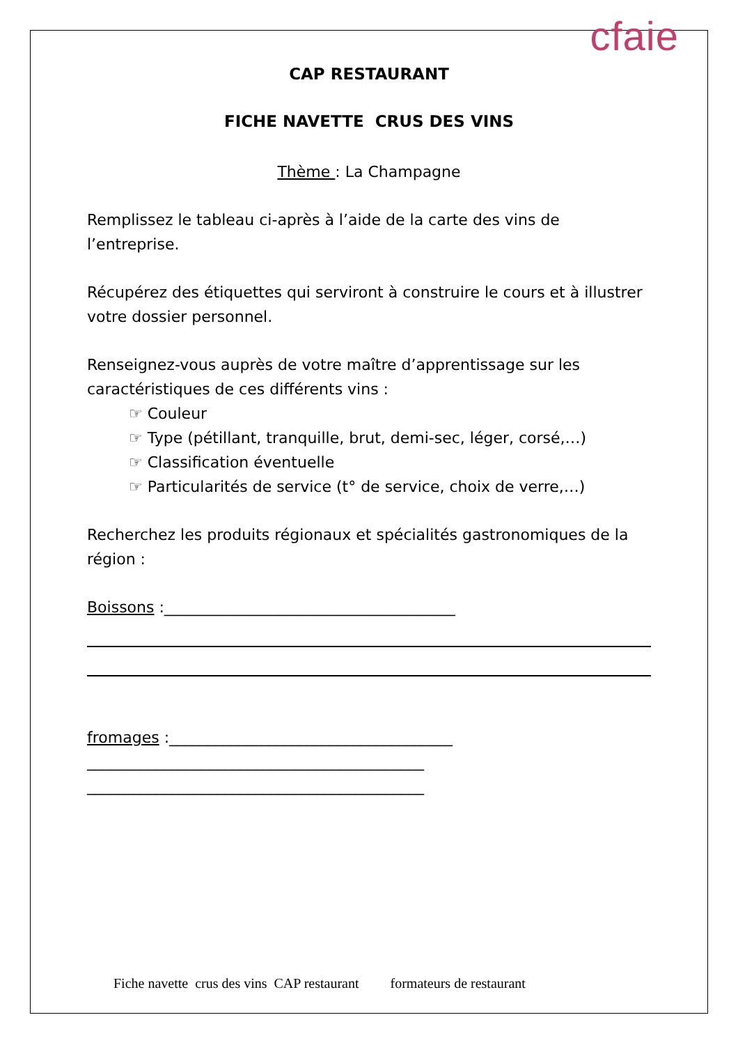cfaie
CAP RESTAURANT
FICHE NAVETTE CRUS DES VINS
Thème : La Champagne
Remplissez le tableau ci-après à l’aide de la carte des vins de l’entreprise.
Récupérez des étiquettes qui serviront à construire le cours et à illustrer votre dossier personnel.
Renseignez-vous auprès de votre maître d’apprentissage sur les caractéristiques de ces différents vins :
☞ Couleur
☞ Type (pétillant, tranquille, brut, demi-sec, léger, corsé,…)
☞ Classification éventuelle
☞ Particularités de service (t° de service, choix de verre,…)
Recherchez les produits régionaux et spécialités gastronomiques de la région :
Boissons :______________________________________
fromages :_____________________________________
____________________________________________
____________________________________________
Fiche navette crus des vins CAP restaurant formateurs de restaurant